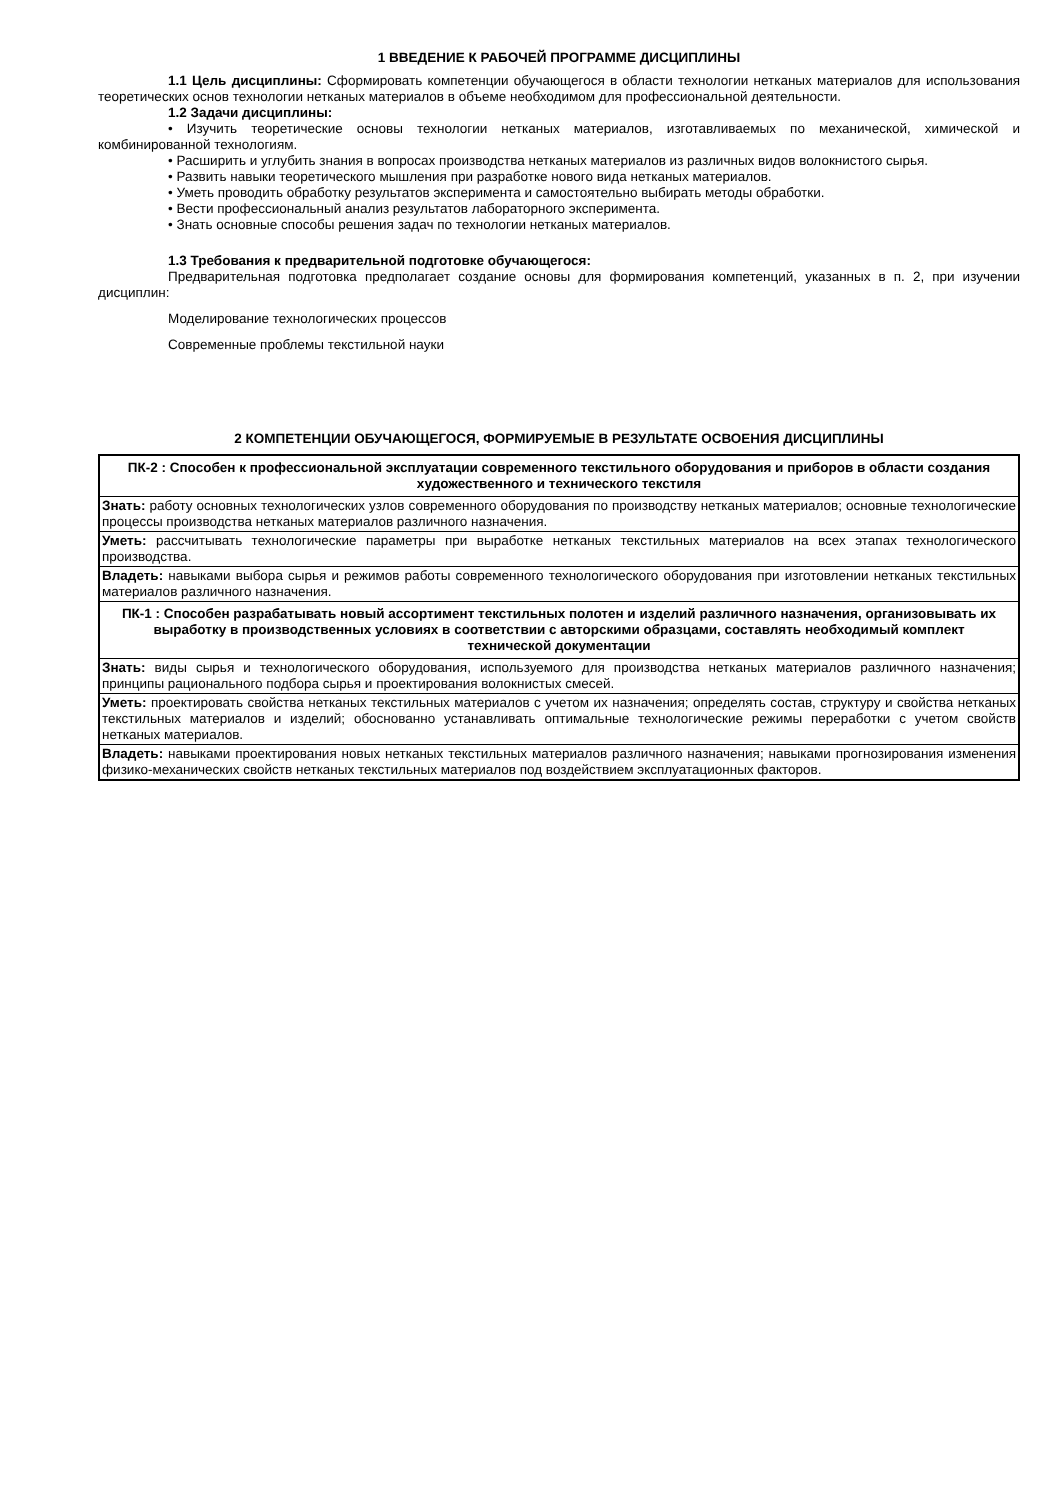1 ВВЕДЕНИЕ К РАБОЧЕЙ ПРОГРАММЕ ДИСЦИПЛИНЫ
1.1 Цель дисциплины: Сформировать компетенции обучающегося в области технологии нетканых материалов для использования теоретических основ технологии нетканых материалов в объеме необходимом для профессиональной деятельности.
1.2 Задачи дисциплины:
• Изучить теоретические основы технологии нетканых материалов, изготавливаемых по механической, химической и комбинированной технологиям.
• Расширить и углубить знания в вопросах производства нетканых материалов из различных видов волокнистого сырья.
• Развить навыки теоретического мышления при разработке нового вида нетканых материалов.
• Уметь проводить обработку результатов эксперимента и самостоятельно выбирать методы обработки.
• Вести профессиональный анализ результатов лабораторного эксперимента.
• Знать основные способы решения задач по технологии нетканых материалов.
1.3 Требования к предварительной подготовке обучающегося:
Предварительная подготовка предполагает создание основы для формирования компетенций, указанных в п. 2, при изучении дисциплин:
Моделирование технологических процессов
Современные проблемы текстильной науки
2 КОМПЕТЕНЦИИ ОБУЧАЮЩЕГОСЯ, ФОРМИРУЕМЫЕ В РЕЗУЛЬТАТЕ ОСВОЕНИЯ ДИСЦИПЛИНЫ
| ПК-2 : Способен к профессиональной эксплуатации современного текстильного оборудования и приборов в области создания художественного и технического текстиля |
| Знать: работу основных технологических узлов современного оборудования по производству нетканых материалов; основные технологические процессы производства нетканых материалов различного назначения. |
| Уметь: рассчитывать технологические параметры при выработке нетканых текстильных материалов на всех этапах технологического производства. |
| Владеть: навыками выбора сырья и режимов работы современного технологического оборудования при изготовлении нетканых текстильных материалов различного назначения. |
| ПК-1 : Способен разрабатывать новый ассортимент текстильных полотен и изделий различного назначения, организовывать их выработку в производственных условиях в соответствии с авторскими образцами, составлять необходимый комплект технической документации |
| Знать: виды сырья и технологического оборудования, используемого для производства нетканых материалов различного назначения; принципы рационального подбора сырья и проектирования волокнистых смесей. |
| Уметь: проектировать свойства нетканых текстильных материалов с учетом их назначения; определять состав, структуру и свойства нетканых текстильных материалов и изделий; обоснованно устанавливать оптимальные технологические режимы переработки с учетом свойств нетканых материалов. |
| Владеть: навыками проектирования новых нетканых текстильных материалов различного назначения; навыками прогнозирования изменения физико-механических свойств нетканых текстильных материалов под воздействием эксплуатационных факторов. |